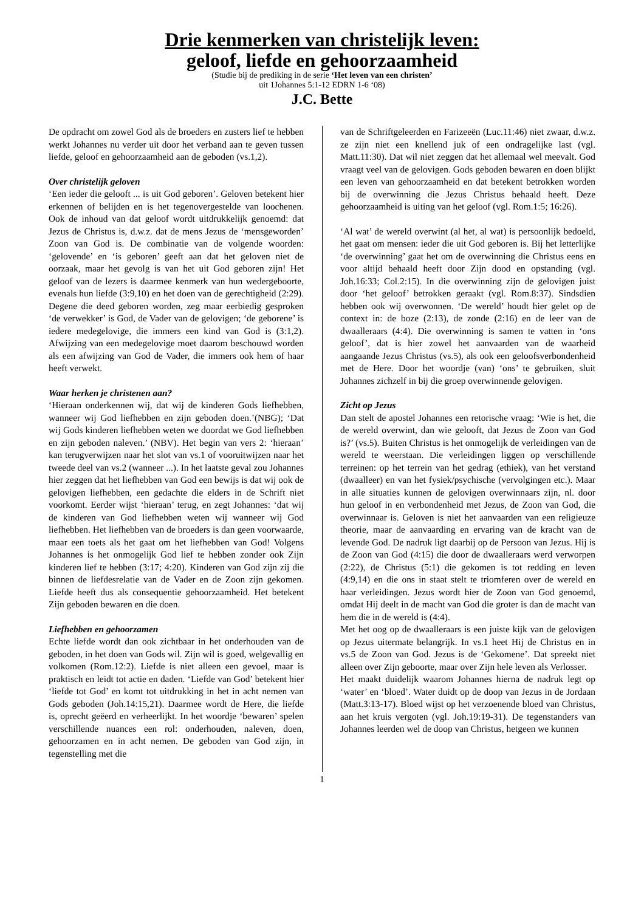Drie kenmerken van christelijk leven:
geloof, liefde en gehoorzaamheid
(Studie bij de prediking in de serie ‘Het leven van een christen’
uit 1Johannes 5:1-12 EDRN 1-6 ‘08)
J.C. Bette
De opdracht om zowel God als de broeders en zusters lief te hebben werkt Johannes nu verder uit door het verband aan te geven tussen liefde, geloof en gehoorzaamheid aan de geboden (vs.1,2).
Over christelijk geloven
‘Een ieder die gelooft ... is uit God geboren’. Geloven betekent hier erkennen of belijden en is het tegenovergestelde van loochenen. Ook de inhoud van dat geloof wordt uitdrukkelijk genoemd: dat Jezus de Christus is, d.w.z. dat de mens Jezus de ‘mensgeworden’ Zoon van God is. De combinatie van de volgende woorden: ‘gelovende’ en ‘is geboren’ geeft aan dat het geloven niet de oorzaak, maar het gevolg is van het uit God geboren zijn! Het geloof van de lezers is daarmee kenmerk van hun wedergeboorte, evenals hun liefde (3:9,10) en het doen van de gerechtigheid (2:29). Degene die deed geboren worden, zeg maar eerbiedig gesproken ‘de verwekker’ is God, de Vader van de gelovigen; ‘de geborene’ is iedere medegelovige, die immers een kind van God is (3:1,2). Afwijzing van een medegelovige moet daarom beschouwd worden als een afwijzing van God de Vader, die immers ook hem of haar heeft verwekt.
Waar herken je christenen aan?
‘Hieraan onderkennen wij, dat wij de kinderen Gods liefhebben, wanneer wij God liefhebben en zijn geboden doen.’(NBG); ‘Dat wij Gods kinderen liefhebben weten we doordat we God liefhebben en zijn geboden naleven.’ (NBV). Het begin van vers 2: ‘hieraan’ kan terugverwijzen naar het slot van vs.1 of vooruitwijzen naar het tweede deel van vs.2 (wanneer ...). In het laatste geval zou Johannes hier zeggen dat het liefhebben van God een bewijs is dat wij ook de gelovigen liefhebben, een gedachte die elders in de Schrift niet voorkomt. Eerder wijst ‘hieraan’ terug, en zegt Johannes: ‘dat wij de kinderen van God liefhebben weten wij wanneer wij God liefhebben. Het liefhebben van de broeders is dan geen voorwaarde, maar een toets als het gaat om het liefhebben van God! Volgens Johannes is het onmogelijk God lief te hebben zonder ook Zijn kinderen lief te hebben (3:17; 4:20). Kinderen van God zijn zij die binnen de liefdesrelatie van de Vader en de Zoon zijn gekomen. Liefde heeft dus als consequentie gehoorzaamheid. Het betekent Zijn geboden bewaren en die doen.
Liefhebben en gehoorzamen
Echte liefde wordt dan ook zichtbaar in het onderhouden van de geboden, in het doen van Gods wil. Zijn wil is goed, welgevallig en volkomen (Rom.12:2). Liefde is niet alleen een gevoel, maar is praktisch en leidt tot actie en daden. ‘Liefde van God’ betekent hier ‘liefde tot God’ en komt tot uitdrukking in het in acht nemen van Gods geboden (Joh.14:15,21). Daarmee wordt de Here, die liefde is, oprecht geëerd en verheerlijkt. In het woordje ‘bewaren’ spelen verschillende nuances een rol: onderhouden, naleven, doen, gehoorzamen en in acht nemen. De geboden van God zijn, in tegenstelling met die
van de Schriftgeleerden en Farizeeën (Luc.11:46) niet zwaar, d.w.z. ze zijn niet een knellend juk of een ondragelijke last (vgl. Matt.11:30). Dat wil niet zeggen dat het allemaal wel meevalt. God vraagt veel van de gelovigen. Gods geboden bewaren en doen blijkt een leven van gehoorzaamheid en dat betekent betrokken worden bij de overwinning die Jezus Christus behaald heeft. Deze gehoorzaamheid is uiting van het geloof (vgl. Rom.1:5; 16:26).
‘Al wat’ de wereld overwint (al het, al wat) is persoonlijk bedoeld, het gaat om mensen: ieder die uit God geboren is. Bij het letterlijke ‘de overwinning’ gaat het om de overwinning die Christus eens en voor altijd behaald heeft door Zijn dood en opstanding (vgl. Joh.16:33; Col.2:15). In die overwinning zijn de gelovigen juist door ‘het geloof’ betrokken geraakt (vgl. Rom.8:37). Sindsdien hebben ook wij overwonnen. ‘De wereld’ houdt hier gelet op de context in: de boze (2:13), de zonde (2:16) en de leer van de dwaalleraars (4:4). Die overwinning is samen te vatten in ‘ons geloof’, dat is hier zowel het aanvaarden van de waarheid aangaande Jezus Christus (vs.5), als ook een geloofsverbondenheid met de Here. Door het woordje (van) ‘ons’ te gebruiken, sluit Johannes zichzelf in bij die groep overwinnende gelovigen.
Zicht op Jezus
Dan stelt de apostel Johannes een retorische vraag: ‘Wie is het, die de wereld overwint, dan wie gelooft, dat Jezus de Zoon van God is?’ (vs.5). Buiten Christus is het onmogelijk de verleidingen van de wereld te weerstaan. Die verleidingen liggen op verschillende terreinen: op het terrein van het gedrag (ethiek), van het verstand (dwaalleer) en van het fysiek/psychische (vervolgingen etc.). Maar in alle situaties kunnen de gelovigen overwinnaars zijn, nl. door hun geloof in en verbondenheid met Jezus, de Zoon van God, die overwinnaar is. Geloven is niet het aanvaarden van een religieuze theorie, maar de aanvaarding en ervaring van de kracht van de levende God. De nadruk ligt daarbij op de Persoon van Jezus. Hij is de Zoon van God (4:15) die door de dwaalleraars werd verworpen (2:22), de Christus (5:1) die gekomen is tot redding en leven (4:9,14) en die ons in staat stelt te triomferen over de wereld en haar verleidingen. Jezus wordt hier de Zoon van God genoemd, omdat Hij deelt in de macht van God die groter is dan de macht van hem die in de wereld is (4:4).
Met het oog op de dwaalleraars is een juiste kijk van de gelovigen op Jezus uitermate belangrijk. In vs.1 heet Hij de Christus en in vs.5 de Zoon van God. Jezus is de ‘Gekomene’. Dat spreekt niet alleen over Zijn geboorte, maar over Zijn hele leven als Verlosser.
Het maakt duidelijk waarom Johannes hierna de nadruk legt op ‘water’ en ‘bloed’. Water duidt op de doop van Jezus in de Jordaan (Matt.3:13-17). Bloed wijst op het verzoenende bloed van Christus, aan het kruis vergoten (vgl. Joh.19:19-31). De tegenstanders van Johannes leerden wel de doop van Christus, hetgeen we kunnen
1